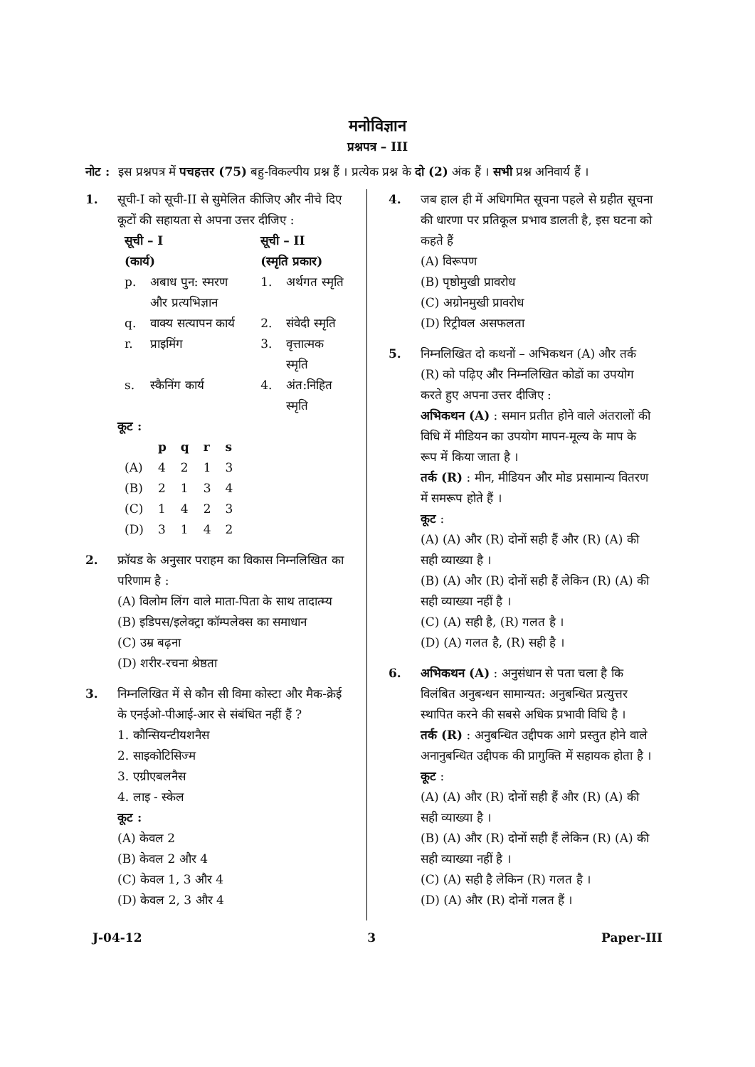मनोविज्ञान
प्रश्नपत्र – III
नोट : इस प्रश्नपत्र में पचहत्तर (75) बहु-विकल्पीय प्रश्न हैं । प्रत्येक प्रश्न के दो (2) अंक हैं । सभी प्रश्न अनिवार्य हैं ।
1. सूची-I को सूची-II से सुमेलित कीजिए और नीचे दिए कूटों की सहायता से अपना उत्तर दीजिए :
| सूची – I (कार्य) | | सूची – II (स्मृति प्रकार) | |
| --- | --- | --- | --- |
| p. | अबाध पुन: स्मरण और प्रत्यभिज्ञान | 1. | अर्थगत स्मृति |
| q. | वाक्य सत्यापन कार्य | 2. | संवेदी स्मृति |
| r. | प्राइमिंग | 3. | वृत्तात्मक स्मृति |
| s. | स्कैनिंग कार्य | 4. | अंत:निहित स्मृति |
कूट :
| | p | q | r | s |
| --- | --- | --- | --- | --- |
| (A) | 4 | 2 | 1 | 3 |
| (B) | 2 | 1 | 3 | 4 |
| (C) | 1 | 4 | 2 | 3 |
| (D) | 3 | 1 | 4 | 2 |
2. फ्रॉयड के अनुसार पराहम का विकास निम्नलिखित का परिणाम है :
(A) विलोम लिंग वाले माता-पिता के साथ तादात्म्य
(B) इडिपस/इलेक्ट्रा कॉम्पलेक्स का समाधान
(C) उम्र बढ़ना
(D) शरीर-रचना श्रेष्ठता
3. निम्नलिखित में से कौन सी विमा कोस्टा और मैक-क्रेई के एनईओ-पीआई-आर से संबंधित नहीं हैं ?
1. कौन्सियन्टीयशनैस
2. साइकोटिसिज्म
3. एग्रीएबलनैस
4. लाइ - स्केल
कूट :
(A) केवल 2
(B) केवल 2 और 4
(C) केवल 1, 3 और 4
(D) केवल 2, 3 और 4
4. जब हाल ही में अधिगमित सूचना पहले से ग्रहीत सूचना की धारणा पर प्रतिकूल प्रभाव डालती है, इस घटना को कहते हैं
(A) विरूपण
(B) पृष्ठोमुखी प्रावरोध
(C) अग्रोनमुखी प्रावरोध
(D) रिट्रीवल असफलता
5. निम्नलिखित दो कथनों – अभिकथन (A) और तर्क (R) को पढ़िए और निम्नलिखित कोडों का उपयोग करते हुए अपना उत्तर दीजिए :
अभिकथन (A) : समान प्रतीत होने वाले अंतरालों की विधि में मीडियन का उपयोग मापन-मूल्य के माप के रूप में किया जाता है ।
तर्क (R) : मीन, मीडियन और मोड प्रसामान्य वितरण में समरूप होते हैं ।
कूट :
(A) (A) और (R) दोनों सही हैं और (R) (A) की सही व्याख्या है ।
(B) (A) और (R) दोनों सही हैं लेकिन (R) (A) की सही व्याख्या नहीं है ।
(C) (A) सही है, (R) गलत है ।
(D) (A) गलत है, (R) सही है ।
6. अभिकथन (A) : अनुसंधान से पता चला है कि विलंबित अनुबन्धन सामान्यत: अनुबन्धित प्रत्युत्तर स्थापित करने की सबसे अधिक प्रभावी विधि है ।
तर्क (R) : अनुबन्धित उद्दीपक आगे प्रस्तुत होने वाले अनानुबन्धित उद्दीपक की प्रागुक्ति में सहायक होता है ।
कूट :
(A) (A) और (R) दोनों सही हैं और (R) (A) की सही व्याख्या है ।
(B) (A) और (R) दोनों सही हैं लेकिन (R) (A) की सही व्याख्या नहीं है ।
(C) (A) सही है लेकिन (R) गलत है ।
(D) (A) और (R) दोनों गलत हैं ।
J-04-12 3 Paper-III